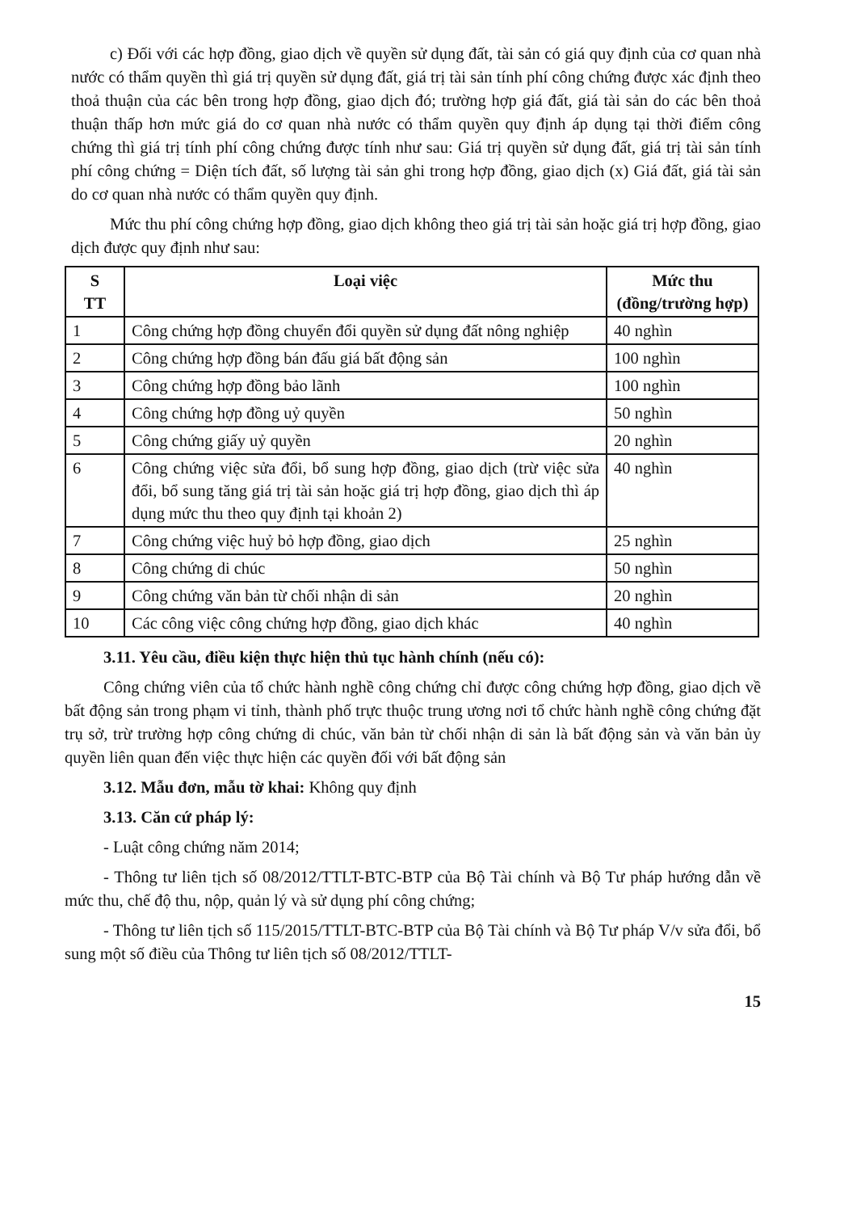c) Đối với các hợp đồng, giao dịch về quyền sử dụng đất, tài sản có giá quy định của cơ quan nhà nước có thẩm quyền thì giá trị quyền sử dụng đất, giá trị tài sản tính phí công chứng được xác định theo thoả thuận của các bên trong hợp đồng, giao dịch đó; trường hợp giá đất, giá tài sản do các bên thoả thuận thấp hơn mức giá do cơ quan nhà nước có thẩm quyền quy định áp dụng tại thời điểm công chứng thì giá trị tính phí công chứng được tính như sau: Giá trị quyền sử dụng đất, giá trị tài sản tính phí công chứng = Diện tích đất, số lượng tài sản ghi trong hợp đồng, giao dịch (x) Giá đất, giá tài sản do cơ quan nhà nước có thẩm quyền quy định.
Mức thu phí công chứng hợp đồng, giao dịch không theo giá trị tài sản hoặc giá trị hợp đồng, giao dịch được quy định như sau:
| S TT | Loại việc | Mức thu (đồng/trường hợp) |
| --- | --- | --- |
| 1 | Công chứng hợp đồng chuyển đổi quyền sử dụng đất nông nghiệp | 40 nghìn |
| 2 | Công chứng hợp đồng bán đấu giá bất động sản | 100 nghìn |
| 3 | Công chứng hợp đồng bảo lãnh | 100 nghìn |
| 4 | Công chứng hợp đồng uỷ quyền | 50 nghìn |
| 5 | Công chứng giấy uỷ quyền | 20 nghìn |
| 6 | Công chứng việc sửa đổi, bổ sung hợp đồng, giao dịch (trừ việc sửa đổi, bổ sung tăng giá trị tài sản hoặc giá trị hợp đồng, giao dịch thì áp dụng mức thu theo quy định tại khoản 2) | 40 nghìn |
| 7 | Công chứng việc huỷ bỏ hợp đồng, giao dịch | 25 nghìn |
| 8 | Công chứng di chúc | 50 nghìn |
| 9 | Công chứng văn bản từ chối nhận di sản | 20 nghìn |
| 10 | Các công việc công chứng hợp đồng, giao dịch khác | 40 nghìn |
3.11. Yêu cầu, điều kiện thực hiện thủ tục hành chính (nếu có):
Công chứng viên của tổ chức hành nghề công chứng chỉ được công chứng hợp đồng, giao dịch về bất động sản trong phạm vi tỉnh, thành phố trực thuộc trung ương nơi tổ chức hành nghề công chứng đặt trụ sở, trừ trường hợp công chứng di chúc, văn bản từ chối nhận di sản là bất động sản và văn bản ủy quyền liên quan đến việc thực hiện các quyền đối với bất động sản
3.12. Mẫu đơn, mẫu tờ khai: Không quy định
3.13. Căn cứ pháp lý:
- Luật công chứng năm 2014;
- Thông tư liên tịch số 08/2012/TTLT-BTC-BTP của Bộ Tài chính và Bộ Tư pháp hướng dẫn về mức thu, chế độ thu, nộp, quản lý và sử dụng phí công chứng;
- Thông tư liên tịch số 115/2015/TTLT-BTC-BTP của Bộ Tài chính và Bộ Tư pháp V/v sửa đổi, bổ sung một số điều của Thông tư liên tịch số 08/2012/TTLT-
15